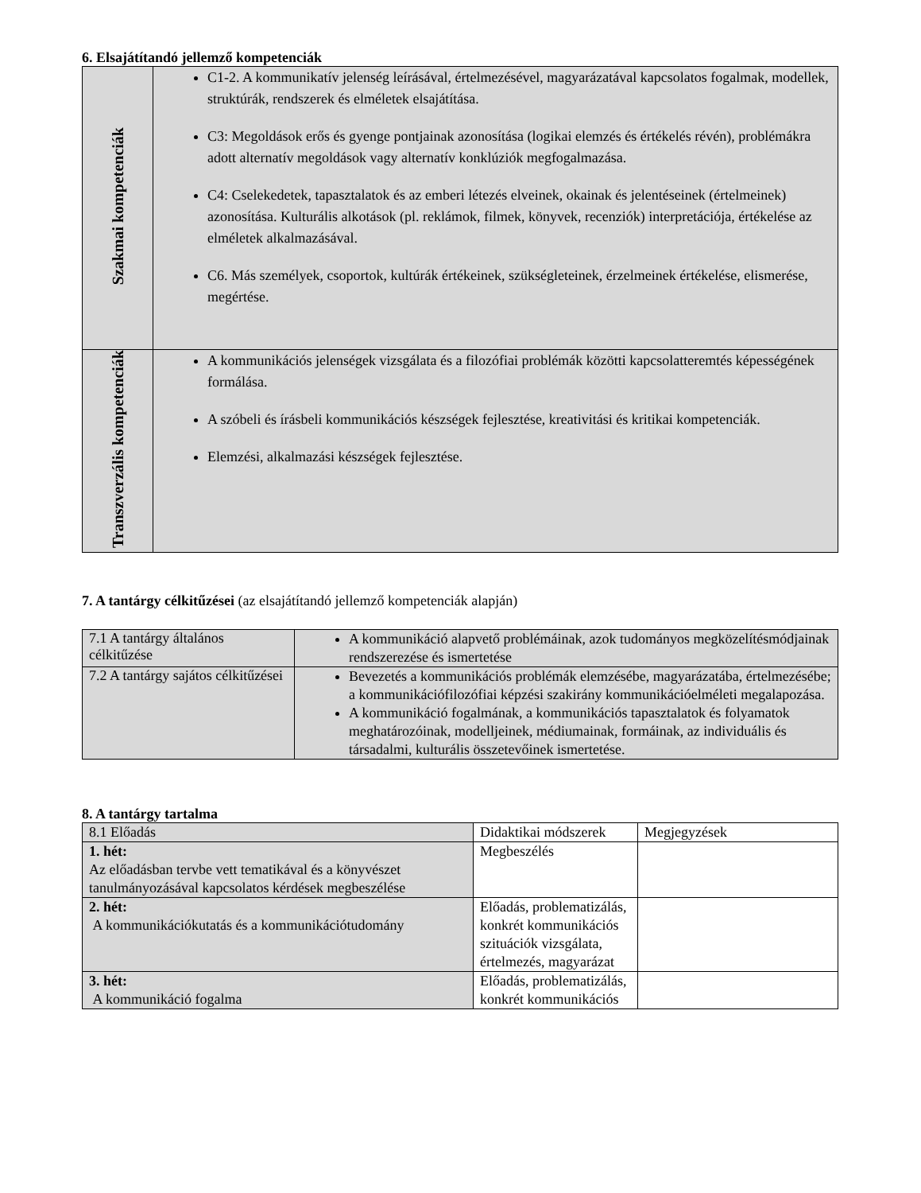6. Elsajátítandó jellemző kompetenciák
| Szakmai kompetenciák | C1-2. A kommunikatív jelenség leírásával, értelmezésével, magyarázatával kapcsolatos fogalmak, modellek, struktúrák, rendszerek és elméletek elsajátítása. C3: Megoldások erős és gyenge pontjainak azonosítása (logikai elemzés és értékelés révén), problémákra adott alternatív megoldások vagy alternatív konklúziók megfogalmazása. C4: Cselekedetek, tapasztalatok és az emberi létezés elveinek, okainak és jelentéseinek (értelmeinek) azonosítása. Kulturális alkotások (pl. reklámok, filmek, könyvek, recenziók) interpretációja, értékelése az elméletek alkalmazásával. C6. Más személyek, csoportok, kultúrák értékeinek, szükségleteinek, érzelmeinek értékelése, elismerése, megértése. |
| Transzverzális kompetenciák | A kommunikációs jelenségek vizsgálata és a filozófiai problémák közötti kapcsolatteremtés képességének formálása. A szóbeli és írásbeli kommunikációs készségek fejlesztése, kreativitási és kritikai kompetenciák. Elemzési, alkalmazási készségek fejlesztése. |
7. A tantárgy célkitűzései (az elsajátítandó jellemző kompetenciák alapján)
| 7.1 A tantárgy általános célkitűzése | A kommunikáció alapvető problémáinak, azok tudományos megközelítésmódjainak rendszerezése és ismertetése |
| 7.2 A tantárgy sajátos célkitűzései | Bevezetés a kommunikációs problémák elemzésébe, magyarázatába, értelmezésébe; a kommunikációfilozófiai képzési szakirány kommunikációelméleti megalapozása. A kommunikáció fogalmának, a kommunikációs tapasztalatok és folyamatok meghatározóinak, modelljeinek, médiumainak, formáinak, az individuális és társadalmi, kulturális összetevőinek ismertetése. |
8. A tantárgy tartalma
| 8.1 Előadás | Didaktikai módszerek | Megjegyzések |
| 1. hét: Az előadásban tervbe vett tematikával és a könyvészet tanulmányozásával kapcsolatos kérdések megbeszélése | Megbeszélés | |
| 2. hét: A kommunikációkutatás és a kommunikációtudomány | Előadás, problematizálás, konkrét kommunikációs szituációk vizsgálata, értelmezés, magyarázat | |
| 3. hét: A kommunikáció fogalma | Előadás, problematizálás, konkrét kommunikációs | |